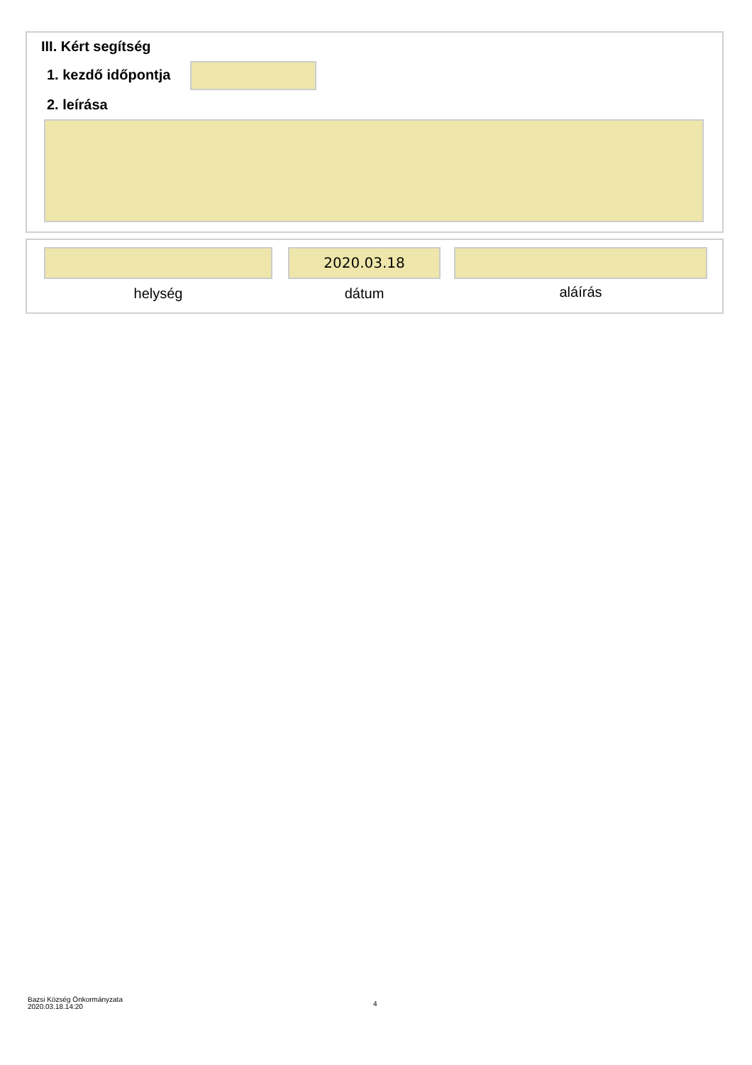III. Kért segítség
1. kezdő időpontja
2. leírása
2020.03.18
helység dátum aláírás
Bazsi Község Önkormányzata
2020.03.18.14:20
4